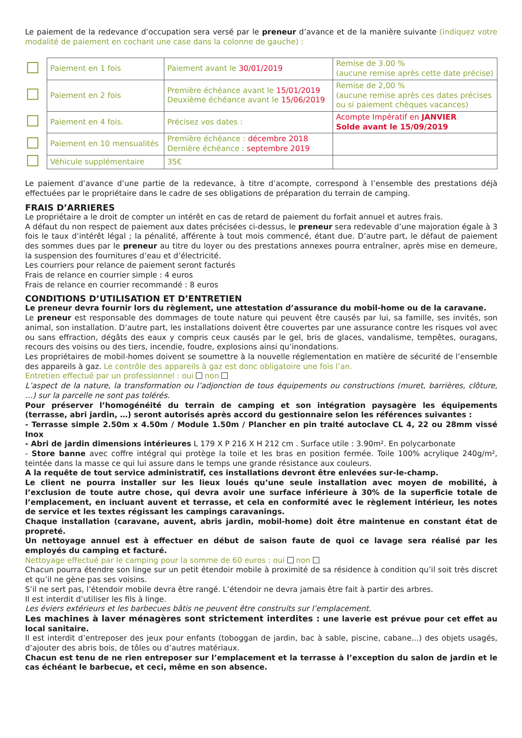Le paiement de la redevance d’occupation sera versé par le preneur d’avance et de la manière suivante (indiquez votre modalité de paiement en cochant une case dans la colonne de gauche) :
| | Paiement en 1 fois | Paiement avant le 30/01/2019 | Remise de 3.00 % (aucune remise après cette date précise) |
| | Paiement en 2 fois | Première échéance avant le 15/01/2019 Deuxième échéance avant le 15/06/2019 | Remise de 2,00 % (aucune remise après ces dates précises ou si paiement chèques vacances) |
| | Paiement en 4 fois. | Précisez vos dates : | Acompte Impératif en JANVIER Solde avant le 15/09/2019 |
| | Paiement en 10 mensualités | Première échéance : décembre 2018 Dernière échéance : septembre 2019 | |
| | Véhicule supplémentaire | 35€ | |
Le paiement d’avance d’une partie de la redevance, à titre d’acompte, correspond à l’ensemble des prestations déjà effectuées par le propriétaire dans le cadre de ses obligations de préparation du terrain de camping.
FRAIS D’ARRIERES
Le propriétaire a le droit de compter un intérêt en cas de retard de paiement du forfait annuel et autres frais.
A défaut du non respect de paiement aux dates précisées ci-dessus, le preneur sera redevable d’une majoration égale à 3 fois le taux d’intérêt légal ; la pénalité, afférente à tout mois commencé, étant due. D’autre part, le défaut de paiement des sommes dues par le preneur au titre du loyer ou des prestations annexes pourra entraîner, après mise en demeure, la suspension des fournitures d’eau et d’électricité.
Les courriers pour relance de paiement seront facturés
Frais de relance en courrier simple : 4 euros
Frais de relance en courrier recommandé : 8 euros
CONDITIONS D’UTILISATION ET D’ENTRETIEN
Le preneur devra fournir lors du règlement, une attestation d’assurance du mobil-home ou de la caravane.
Le preneur est responsable des dommages de toute nature qui peuvent être causés par lui, sa famille, ses invités, son animal, son installation. D’autre part, les installations doivent être couvertes par une assurance contre les risques vol avec ou sans effraction, dégâts des eaux y compris ceux causés par le gel, bris de glaces, vandalisme, tempêtes, ouragans, recours des voisins ou des tiers, incendie, foudre, explosions ainsi qu’inondations.
Les propriétaires de mobil-homes doivent se soumettre à la nouvelle réglementation en matière de sécurité de l’ensemble des appareils à gaz. Le contrôle des appareils à gaz est donc obligatoire une fois l’an.
Entretien effectué par un professionnel : oui non
L’aspect de la nature, la transformation ou l’adjonction de tous équipements ou constructions (muret, barrières, clôture, …) sur la parcelle ne sont pas tolérés.
Pour préserver l’homogénéité du terrain de camping et son intégration paysagère les équipements (terrasse, abri jardin, …) seront autorisés après accord du gestionnaire selon les références suivantes :
- Terrasse simple 2.50m x 4.50m / Module 1.50m / Plancher en pin traité autoclave CL 4, 22 ou 28mm vissé Inox
- Abri de jardin dimensions intérieures L 179 X P 216 X H 212 cm . Surface utile : 3.90m². En polycarbonate
- Store banne avec coffre intégral qui protège la toile et les bras en position fermée. Toile 100% acrylique 240g/m², teintée dans la masse ce qui lui assure dans le temps une grande résistance aux couleurs.
A la requête de tout service administratif, ces installations devront être enlevées sur-le-champ.
Le client ne pourra installer sur les lieux loués qu’une seule installation avec moyen de mobilité, à l’exclusion de toute autre chose, qui devra avoir une surface inférieure à 30% de la superficie totale de l’emplacement, en incluant auvent et terrasse, et cela en conformité avec le règlement intérieur, les notes de service et les textes régissant les campings caravanings.
Chaque installation (caravane, auvent, abris jardin, mobil-home) doit être maintenue en constant état de propreté.
Un nettoyage annuel est à effectuer en début de saison faute de quoi ce lavage sera réalisé par les employés du camping et facturé.
Nettoyage effectué par le camping pour la somme de 60 euros : oui non
Chacun pourra étendre son linge sur un petit étendoir mobile à proximité de sa résidence à condition qu’il soit très discret et qu’il ne gène pas ses voisins.
S’il ne sert pas, l’étendoir mobile devra être rangé. L’étendoir ne devra jamais être fait à partir des arbres.
Il est interdit d’utiliser les fils à linge.
Les éviers extérieurs et les barbecues bâtis ne peuvent être construits sur l’emplacement.
Les machines à laver ménagères sont strictement interdites : une laverie est prévue pour cet effet au local sanitaire.
Il est interdit d’entreposer des jeux pour enfants (toboggan de jardin, bac à sable, piscine, cabane...) des objets usagés, d’ajouter des abris bois, de tôles ou d’autres matériaux.
Chacun est tenu de ne rien entreposer sur l’emplacement et la terrasse à l’exception du salon de jardin et le cas échéant le barbecue, et ceci, même en son absence.